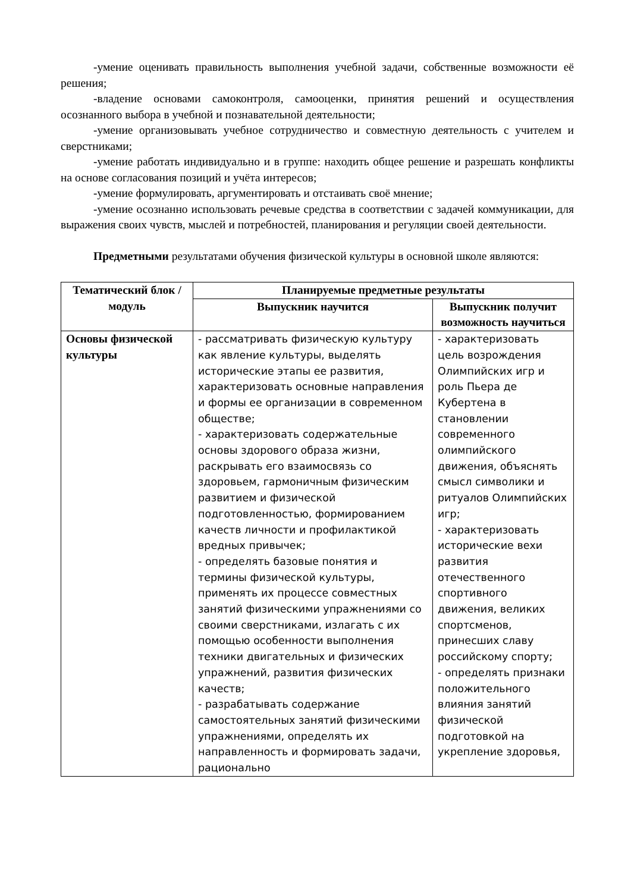-умение оценивать правильность выполнения учебной задачи, собственные возможности её решения;
-владение основами самоконтроля, самооценки, принятия решений и осуществления осознанного выбора в учебной и познавательной деятельности;
-умение организовывать учебное сотрудничество и совместную деятельность с учителем и сверстниками;
-умение работать индивидуально и в группе: находить общее решение и разрешать конфликты на основе согласования позиций и учёта интересов;
-умение формулировать, аргументировать и отстаивать своё мнение;
-умение осознанно использовать речевые средства в соответствии с задачей коммуникации, для выражения своих чувств, мыслей и потребностей, планирования и регуляции своей деятельности.
Предметными результатами обучения физической культуры в основной школе являются:
| Тематический блок /модуль | Планируемые предметные результаты | |
| --- | --- | --- |
| | Выпускник научится | Выпускник получит возможность научиться |
| Основы физической культуры | - рассматривать физическую культуру как явление культуры, выделять исторические этапы ее развития, характеризовать основные направления и формы ее организации в современном обществе; - характеризовать содержательные основы здорового образа жизни, раскрывать его взаимосвязь со здоровьем, гармоничным физическим развитием и физической подготовленностью, формированием качеств личности и профилактикой вредных привычек; - определять базовые понятия и термины физической культуры, применять их процессе совместных занятий физическими упражнениями со своими сверстниками, излагать с их помощью особенности выполнения техники двигательных и физических упражнений, развития физических качеств; - разрабатывать содержание самостоятельных занятий физическими упражнениями, определять их направленность и формировать задачи, рационально | - характеризовать цель возрождения Олимпийских игр и роль Пьера де Кубертена в становлении современного олимпийского движения, объяснять смысл символики и ритуалов Олимпийских игр; - характеризовать исторические вехи развития отечественного спортивного движения, великих спортсменов, принесших славу российскому спорту; - определять признаки положительного влияния занятий физической подготовкой на укрепление здоровья, |